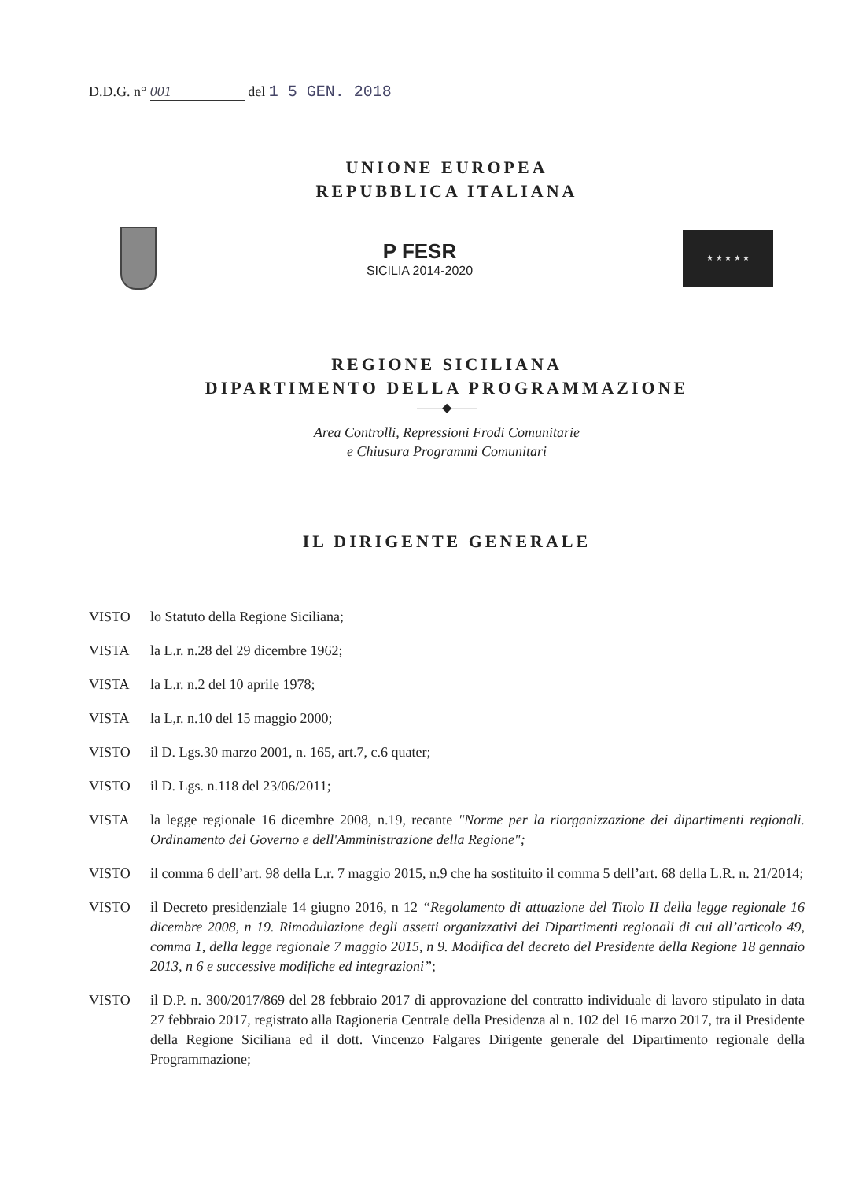D.D.G. n° 001 del 1 5 GEN. 2018
UNIONE EUROPEA
REPUBBLICA ITALIANA
P FESR
SICILIA 2014-2020
★ ★ ★ ★ ★
REGIONE SICILIANA
DIPARTIMENTO DELLA PROGRAMMAZIONE
——◆——
Area Controlli, Repressioni Frodi Comunitarie
e Chiusura Programmi Comunitari
IL DIRIGENTE GENERALE
VISTO lo Statuto della Regione Siciliana;
VISTA la L.r. n.28 del 29 dicembre 1962;
VISTA la L.r. n.2 del 10 aprile 1978;
VISTA la L,r. n.10 del 15 maggio 2000;
VISTO il D. Lgs.30 marzo 2001, n. 165, art.7, c.6 quater;
VISTO il D. Lgs. n.118 del 23/06/2011;
VISTA la legge regionale 16 dicembre 2008, n.19, recante "Norme per la riorganizzazione dei dipartimenti regionali. Ordinamento del Governo e dell'Amministrazione della Regione";
VISTO il comma 6 dell’art. 98 della L.r. 7 maggio 2015, n.9 che ha sostituito il comma 5 dell’art. 68 della L.R. n. 21/2014;
VISTO il Decreto presidenziale 14 giugno 2016, n 12 “Regolamento di attuazione del Titolo II della legge regionale 16 dicembre 2008, n 19. Rimodulazione degli assetti organizzativi dei Dipartimenti regionali di cui all’articolo 49, comma 1, della legge regionale 7 maggio 2015, n 9. Modifica del decreto del Presidente della Regione 18 gennaio 2013, n 6 e successive modifiche ed integrazioni”;
VISTO il D.P. n. 300/2017/869 del 28 febbraio 2017 di approvazione del contratto individuale di lavoro stipulato in data 27 febbraio 2017, registrato alla Ragioneria Centrale della Presidenza al n. 102 del 16 marzo 2017, tra il Presidente della Regione Siciliana ed il dott. Vincenzo Falgares Dirigente generale del Dipartimento regionale della Programmazione;